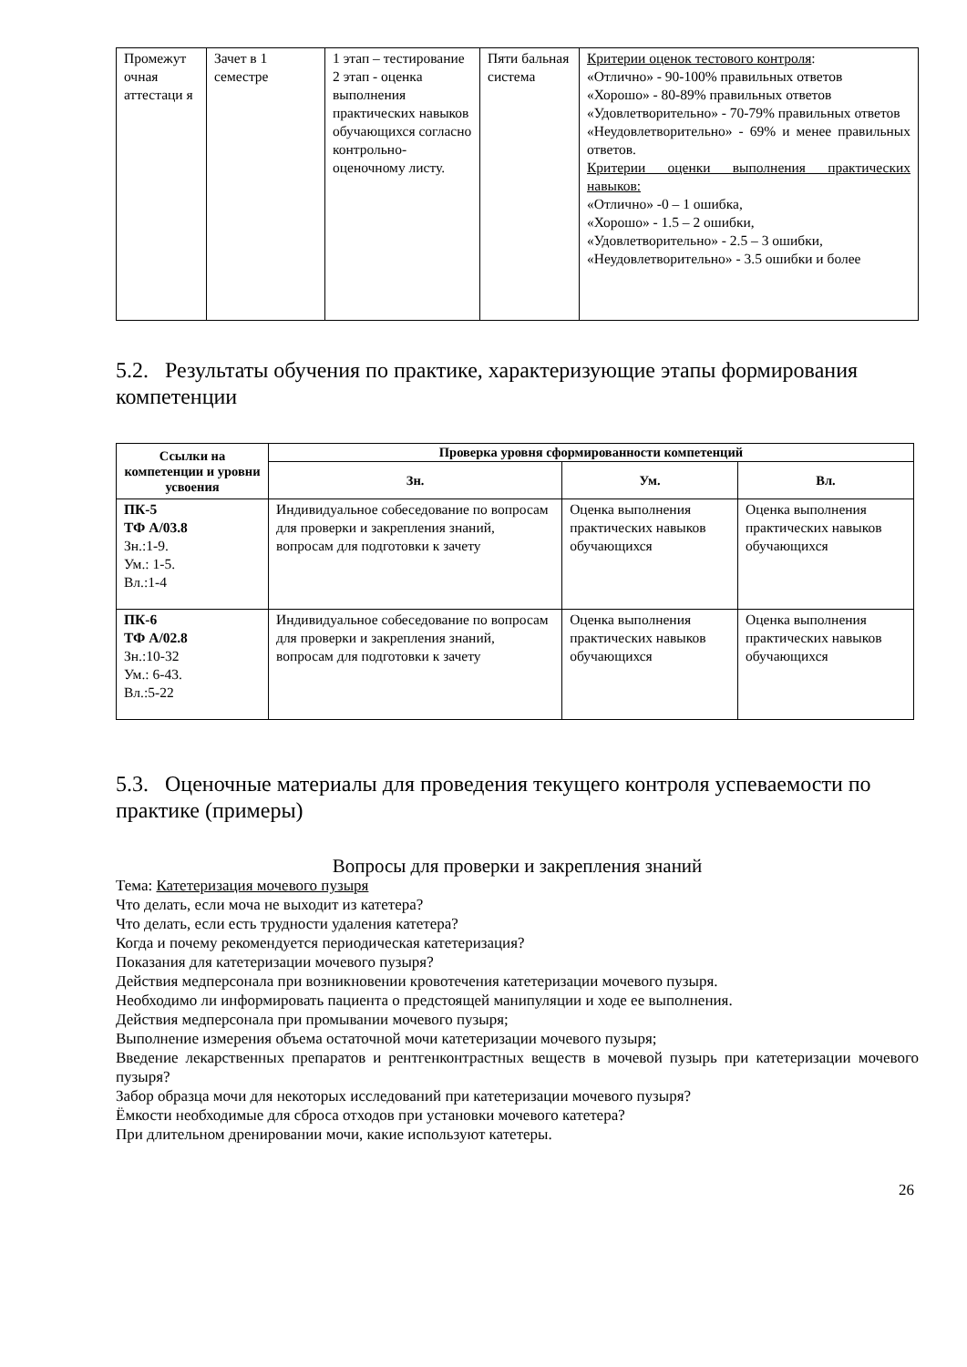| Промежут очная аттестаци я | Зачет в 1 семестре | 1 этап – тестирование 2 этап - оценка выполнения практических навыков обучающихся согласно контрольно-оценочному листу. | Пяти бальная система | Критерии оценок тестового контроля : «Отлично» - 90-100% правильных ответов «Хорошо» - 80-89% правильных ответов «Удовлетворительно» - 70-79% правильных ответов «Неудовлетворительно» - 69% и менее правильных ответов. Критерии оценки выполнения практических навыков: «Отлично» -0 – 1 ошибка, «Хорошо» - 1.5 – 2 ошибки, «Удовлетворительно» - 2.5 – 3 ошибки, «Неудовлетворительно» - 3.5 ошибки и более |
5.2. Результаты обучения по практике, характеризующие этапы формирования компетенции
| Ссылки на компетенции и уровни усвоения | Проверка уровня сформированности компетенций | | |
| --- | --- | --- | --- |
| | Зн. | Ум. | Вл. |
| ПК-5 ТФ А/03.8 Зн.:1-9. Ум.: 1-5. Вл.:1-4 | Индивидуальное собеседование по вопросам для проверки и закрепления знаний, вопросам для подготовки к зачету | Оценка выполнения практических навыков обучающихся | Оценка выполнения практических навыков обучающихся |
| ПК-6 ТФ А/02.8 Зн.:10-32 Ум.: 6-43. Вл.:5-22 | Индивидуальное собеседование по вопросам для проверки и закрепления знаний, вопросам для подготовки к зачету | Оценка выполнения практических навыков обучающихся | Оценка выполнения практических навыков обучающихся |
5.3. Оценочные материалы для проведения текущего контроля успеваемости по практике (примеры)
Вопросы для проверки и закрепления знаний
Тема: Катетеризация мочевого пузыря
Что делать, если моча не выходит из катетера?
Что делать, если есть трудности удаления катетера?
Когда и почему рекомендуется периодическая катетеризация?
Показания для катетеризации мочевого пузыря?
Действия медперсонала при возникновении кровотечения катетеризации мочевого пузыря.
Необходимо ли информировать пациента о предстоящей манипуляции и ходе ее выполнения.
Действия медперсонала при промывании мочевого пузыря;
Выполнение измерения объема остаточной мочи катетеризации мочевого пузыря;
Введение лекарственных препаратов и рентгенконтрастных веществ в мочевой пузырь при катетеризации мочевого пузыря?
Забор образца мочи для некоторых исследований при катетеризации мочевого пузыря?
Ёмкости необходимые для сброса отходов при установки мочевого катетера?
При длительном дренировании мочи, какие используют катетеры.
26